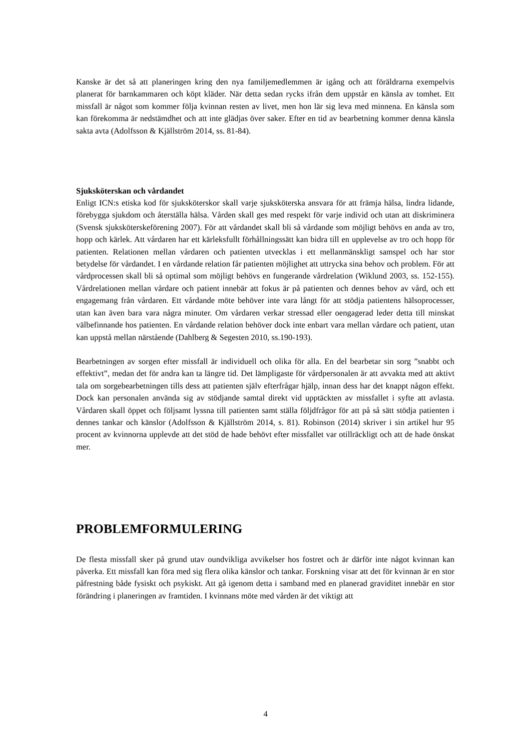Kanske är det så att planeringen kring den nya familjemedlemmen är igång och att föräldrarna exempelvis planerat för barnkammaren och köpt kläder. När detta sedan rycks ifrån dem uppstår en känsla av tomhet. Ett missfall är något som kommer följa kvinnan resten av livet, men hon lär sig leva med minnena. En känsla som kan förekomma är nedstämdhet och att inte glädjas över saker. Efter en tid av bearbetning kommer denna känsla sakta avta (Adolfsson & Kjällström 2014, ss. 81-84).
Sjuksköterskan och vårdandet
Enligt ICN:s etiska kod för sjuksköterskor skall varje sjuksköterska ansvara för att främja hälsa, lindra lidande, förebygga sjukdom och återställa hälsa. Vården skall ges med respekt för varje individ och utan att diskriminera (Svensk sjuksköterskeförening 2007). För att vårdandet skall bli så vårdande som möjligt behövs en anda av tro, hopp och kärlek. Att vårdaren har ett kärleksfullt förhållningssätt kan bidra till en upplevelse av tro och hopp för patienten. Relationen mellan vårdaren och patienten utvecklas i ett mellanmänskligt samspel och har stor betydelse för vårdandet. I en vårdande relation får patienten möjlighet att uttrycka sina behov och problem. För att vårdprocessen skall bli så optimal som möjligt behövs en fungerande vårdrelation (Wiklund 2003, ss. 152-155). Vårdrelationen mellan vårdare och patient innebär att fokus är på patienten och dennes behov av vård, och ett engagemang från vårdaren. Ett vårdande möte behöver inte vara långt för att stödja patientens hälsoprocesser, utan kan även bara vara några minuter. Om vårdaren verkar stressad eller oengagerad leder detta till minskat välbefinnande hos patienten. En vårdande relation behöver dock inte enbart vara mellan vårdare och patient, utan kan uppstå mellan närstående (Dahlberg & Segesten 2010, ss.190-193).
Bearbetningen av sorgen efter missfall är individuell och olika för alla. En del bearbetar sin sorg ”snabbt och effektivt”, medan det för andra kan ta längre tid. Det lämpligaste för vårdpersonalen är att avvakta med att aktivt tala om sorgebearbetningen tills dess att patienten själv efterfrågar hjälp, innan dess har det knappt någon effekt. Dock kan personalen använda sig av stödjande samtal direkt vid upptäckten av missfallet i syfte att avlasta. Vårdaren skall öppet och följsamt lyssna till patienten samt ställa följdfrågor för att på så sätt stödja patienten i dennes tankar och känslor (Adolfsson & Kjällström 2014, s. 81). Robinson (2014) skriver i sin artikel hur 95 procent av kvinnorna upplevde att det stöd de hade behövt efter missfallet var otillräckligt och att de hade önskat mer.
PROBLEMFORMULERING
De flesta missfall sker på grund utav oundvikliga avvikelser hos fostret och är därför inte något kvinnan kan påverka. Ett missfall kan föra med sig flera olika känslor och tankar. Forskning visar att det för kvinnan är en stor påfrestning både fysiskt och psykiskt. Att gå igenom detta i samband med en planerad graviditet innebär en stor förändring i planeringen av framtiden. I kvinnans möte med vården är det viktigt att
4